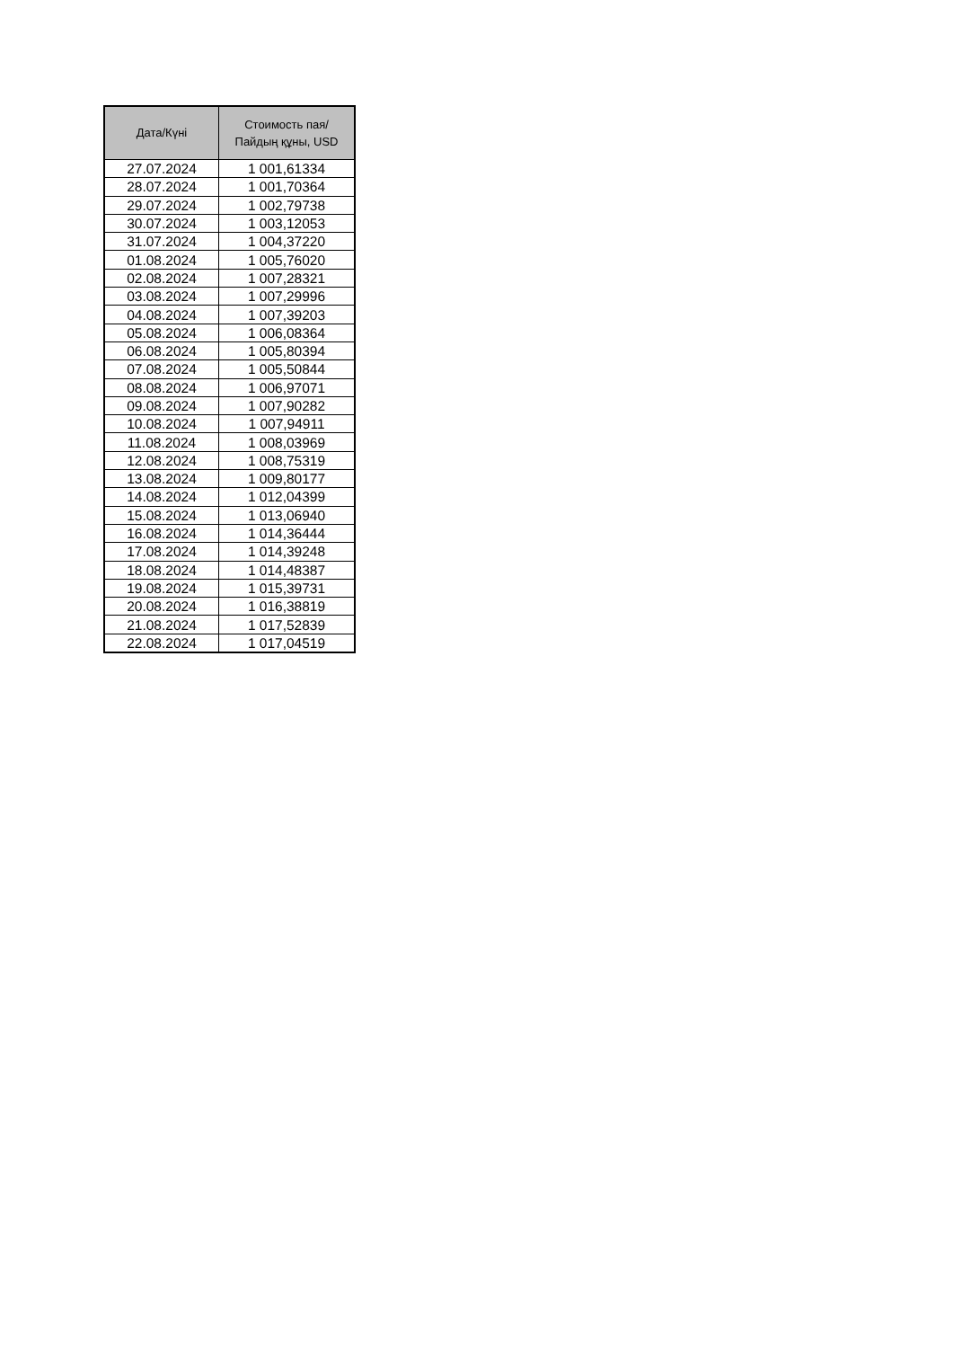| Дата/Күні | Стоимость пая/ Пайдың құны, USD |
| --- | --- |
| 27.07.2024 | 1 001,61334 |
| 28.07.2024 | 1 001,70364 |
| 29.07.2024 | 1 002,79738 |
| 30.07.2024 | 1 003,12053 |
| 31.07.2024 | 1 004,37220 |
| 01.08.2024 | 1 005,76020 |
| 02.08.2024 | 1 007,28321 |
| 03.08.2024 | 1 007,29996 |
| 04.08.2024 | 1 007,39203 |
| 05.08.2024 | 1 006,08364 |
| 06.08.2024 | 1 005,80394 |
| 07.08.2024 | 1 005,50844 |
| 08.08.2024 | 1 006,97071 |
| 09.08.2024 | 1 007,90282 |
| 10.08.2024 | 1 007,94911 |
| 11.08.2024 | 1 008,03969 |
| 12.08.2024 | 1 008,75319 |
| 13.08.2024 | 1 009,80177 |
| 14.08.2024 | 1 012,04399 |
| 15.08.2024 | 1 013,06940 |
| 16.08.2024 | 1 014,36444 |
| 17.08.2024 | 1 014,39248 |
| 18.08.2024 | 1 014,48387 |
| 19.08.2024 | 1 015,39731 |
| 20.08.2024 | 1 016,38819 |
| 21.08.2024 | 1 017,52839 |
| 22.08.2024 | 1 017,04519 |